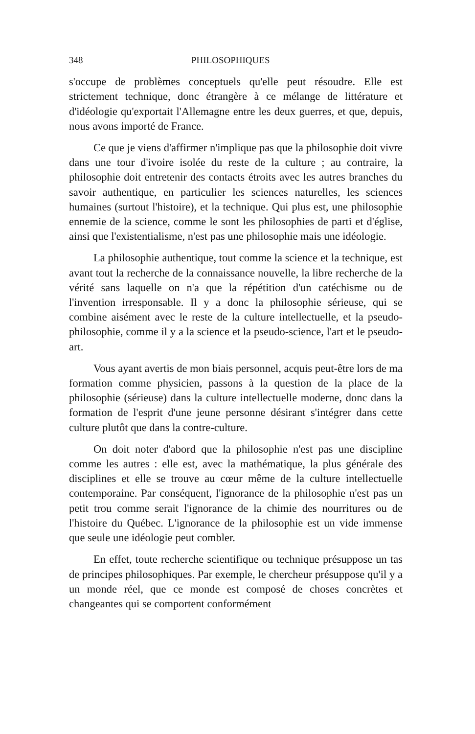348 PHILOSOPHIQUES
s'occupe de problèmes conceptuels qu'elle peut résoudre. Elle est strictement technique, donc étrangère à ce mélange de littérature et d'idéologie qu'exportait l'Allemagne entre les deux guerres, et que, depuis, nous avons importé de France.
Ce que je viens d'affirmer n'implique pas que la philosophie doit vivre dans une tour d'ivoire isolée du reste de la culture ; au contraire, la philosophie doit entretenir des contacts étroits avec les autres branches du savoir authentique, en particulier les sciences naturelles, les sciences humaines (surtout l'histoire), et la technique. Qui plus est, une philosophie ennemie de la science, comme le sont les philosophies de parti et d'église, ainsi que l'existentialisme, n'est pas une philosophie mais une idéologie.
La philosophie authentique, tout comme la science et la technique, est avant tout la recherche de la connaissance nouvelle, la libre recherche de la vérité sans laquelle on n'a que la répétition d'un catéchisme ou de l'invention irresponsable. Il y a donc la philosophie sérieuse, qui se combine aisément avec le reste de la culture intellectuelle, et la pseudo-philosophie, comme il y a la science et la pseudo-science, l'art et le pseudo-art.
Vous ayant avertis de mon biais personnel, acquis peut-être lors de ma formation comme physicien, passons à la question de la place de la philosophie (sérieuse) dans la culture intellectuelle moderne, donc dans la formation de l'esprit d'une jeune personne désirant s'intégrer dans cette culture plutôt que dans la contre-culture.
On doit noter d'abord que la philosophie n'est pas une discipline comme les autres : elle est, avec la mathématique, la plus générale des disciplines et elle se trouve au cœur même de la culture intellectuelle contemporaine. Par conséquent, l'ignorance de la philosophie n'est pas un petit trou comme serait l'ignorance de la chimie des nourritures ou de l'histoire du Québec. L'ignorance de la philosophie est un vide immense que seule une idéologie peut combler.
En effet, toute recherche scientifique ou technique présuppose un tas de principes philosophiques. Par exemple, le chercheur présuppose qu'il y a un monde réel, que ce monde est composé de choses concrètes et changeantes qui se comportent conformément